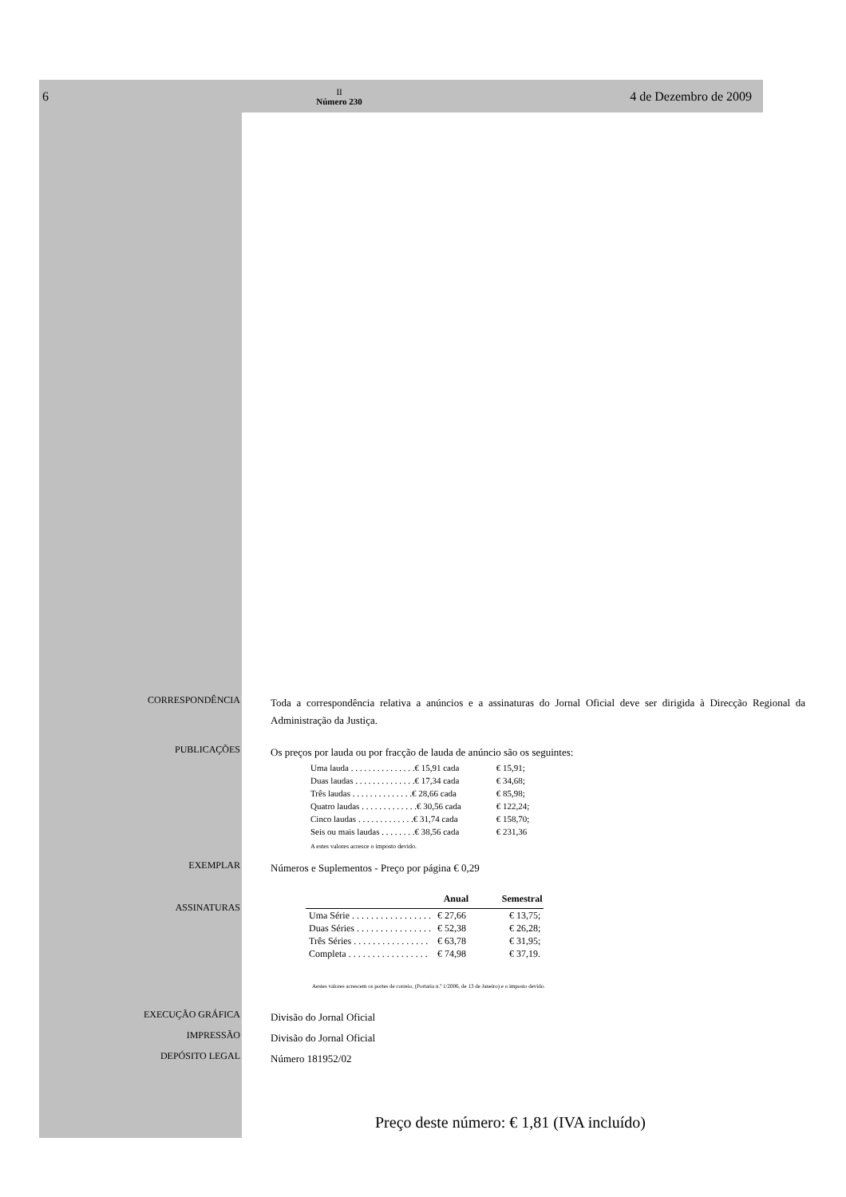6 II
Número 230 4 de Dezembro de 2009
CORRESPONDÊNCIA
Toda a correspondência relativa a anúncios e a assinaturas do Jornal Oficial deve ser dirigida à Direcção Regional da Administração da Justiça.
PUBLICAÇÕES
Os preços por lauda ou por fracção de lauda de anúncio são os seguintes:
| Uma lauda . . . . . . . . . . . . . . .€ 15,91 cada | € 15,91; |
| Duas laudas . . . . . . . . . . . . . .€ 17,34 cada | € 34,68; |
| Três laudas . . . . . . . . . . . . . .€ 28,66 cada | € 85,98; |
| Quatro laudas . . . . . . . . . . . . .€ 30,56 cada | € 122,24; |
| Cinco laudas . . . . . . . . . . . . .€ 31,74 cada | € 158,70; |
| Seis ou mais laudas . . . . . . . .€ 38,56 cada | € 231,36 |
A estes valores acresce o imposto devido.
EXEMPLAR
Números e Suplementos - Preço por página € 0,29
ASSINATURAS
| | Anual | Semestral |
| --- | --- | --- |
| Uma Série . . . . . . . . . . . . . . . . . | € 27,66 | € 13,75; |
| Duas Séries . . . . . . . . . . . . . . . . | € 52,38 | € 26,28; |
| Três Séries . . . . . . . . . . . . . . . . | € 63,78 | € 31,95; |
| Completa . . . . . . . . . . . . . . . . . | € 74,98 | € 37,19. |
Aestes valores acrescem os portes de correio, (Portaria n.º 1/2006, de 13 de Janeiro) e o imposto devido.
EXECUÇÃO GRÁFICA
Divisão do Jornal Oficial
IMPRESSÃO
Divisão do Jornal Oficial
DEPÓSITO LEGAL
Número 181952/02
Preço deste número: € 1,81 (IVA incluído)